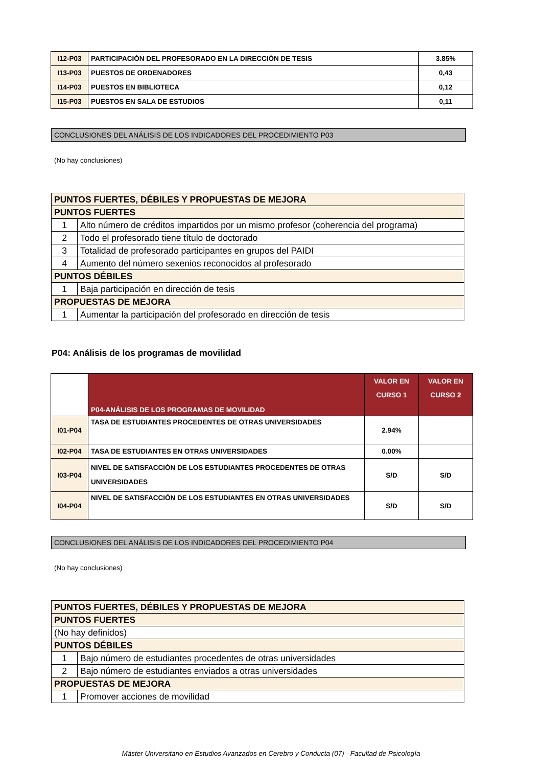| I12-P03 | PARTICIPACIÓN DEL PROFESORADO EN LA DIRECCIÓN DE TESIS | 3.85% |
| I13-P03 | PUESTOS DE ORDENADORES | 0,43 |
| I14-P03 | PUESTOS EN BIBLIOTECA | 0,12 |
| I15-P03 | PUESTOS EN SALA DE ESTUDIOS | 0,11 |
CONCLUSIONES DEL ANÁLISIS DE LOS INDICADORES DEL PROCEDIMIENTO P03
(No hay conclusiones)
| PUNTOS FUERTES, DÉBILES Y PROPUESTAS DE MEJORA | |
| PUNTOS FUERTES | |
| 1 | Alto número de créditos impartidos por un mismo profesor (coherencia del programa) |
| 2 | Todo el profesorado tiene título de doctorado |
| 3 | Totalidad de profesorado participantes en grupos del PAIDI |
| 4 | Aumento del número sexenios reconocidos al profesorado |
| PUNTOS DÉBILES | |
| 1 | Baja participación en dirección de tesis |
| PROPUESTAS DE MEJORA | |
| 1 | Aumentar la participación del profesorado en dirección de tesis |
P04: Análisis de los programas de movilidad
| | P04-ANÁLISIS DE LOS PROGRAMAS DE MOVILIDAD | VALOR EN CURSO 1 | VALOR EN CURSO 2 |
| I01-P04 | TASA DE ESTUDIANTES PROCEDENTES DE OTRAS UNIVERSIDADES | 2.94% | |
| I02-P04 | TASA DE ESTUDIANTES EN OTRAS UNIVERSIDADES | 0.00% | |
| I03-P04 | NIVEL DE SATISFACCIÓN DE LOS ESTUDIANTES PROCEDENTES DE OTRAS UNIVERSIDADES | S/D | S/D |
| I04-P04 | NIVEL DE SATISFACCIÓN DE LOS ESTUDIANTES EN OTRAS UNIVERSIDADES | S/D | S/D |
CONCLUSIONES DEL ANÁLISIS DE LOS INDICADORES DEL PROCEDIMIENTO P04
(No hay conclusiones)
| PUNTOS FUERTES, DÉBILES Y PROPUESTAS DE MEJORA | |
| PUNTOS FUERTES | |
| (No hay definidos) | |
| PUNTOS DÉBILES | |
| 1 | Bajo número de estudiantes procedentes de otras universidades |
| 2 | Bajo número de estudiantes enviados a otras universidades |
| PROPUESTAS DE MEJORA | |
| 1 | Promover acciones de movilidad |
Máster Universitario en Estudios Avanzados en Cerebro y Conducta (07) - Facultad de Psicología